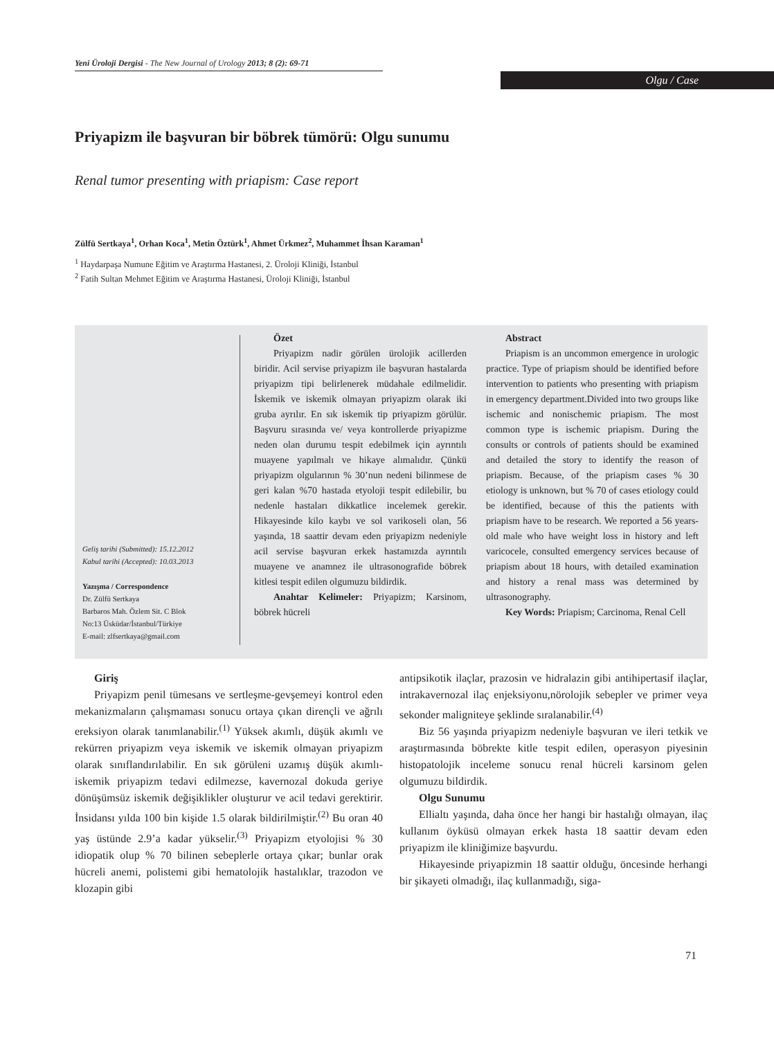Yeni Üroloji Dergisi - The New Journal of Urology 2013; 8 (2): 69-71
Olgu / Case
Priyapizm ile başvuran bir böbrek tümörü: Olgu sunumu
Renal tumor presenting with priapism: Case report
Zülfü Sertkaya<sup>1</sup>, Orhan Koca<sup>1</sup>, Metin Öztürk<sup>1</sup>, Ahmet Ürkmez<sup>2</sup>, Muhammet İhsan Karaman<sup>1</sup>
<sup>1</sup> Haydarpaşa Numune Eğitim ve Araştırma Hastanesi, 2. Üroloji Kliniği, İstanbul
<sup>2</sup> Fatih Sultan Mehmet Eğitim ve Araştırma Hastanesi, Üroloji Kliniği, İstanbul
Geliş tarihi (Submitted): 15.12.2012
Kabul tarihi (Accepted): 10.03.2013
Yazışma / Correspondence
Dr. Zülfü Sertkaya
Barbaros Mah. Özlem Sit. C Blok
No:13 Üsküdar/İstanbul/Türkiye
E-mail: zlfsertkaya@gmail.com
Özet
Priyapizm nadir görülen ürolojik acillerden biridir. Acil servise priyapizm ile başvuran hastalarda priyapizm tipi belirlenerek müdahale edilmelidir. İskemik ve iskemik olmayan priyapizm olarak iki gruba ayrılır. En sık iskemik tip priyapizm görülür. Başvuru sırasında ve/ veya kontrollerde priyapizme neden olan durumu tespit edebilmek için ayrıntılı muayene yapılmalı ve hikaye alımalıdır. Çünkü priyapizm olgularının % 30’nun nedeni bilinmese de geri kalan %70 hastada etyoloji tespit edilebilir, bu nedenle hastaları dikkatlice incelemek gerekir. Hikayesinde kilo kaybı ve sol varikoseli olan, 56 yaşında, 18 saattir devam eden priyapizm nedeniyle acil servise başvuran erkek hastamızda ayrıntılı muayene ve anamnez ile ultrasonografide böbrek kitlesi tespit edilen olgumuzu bildirdik.
Anahtar Kelimeler: Priyapizm; Karsinom, böbrek hücreli
Abstract
Priapism is an uncommon emergence in urologic practice. Type of priapism should be identified before intervention to patients who presenting with priapism in emergency department.Divided into two groups like ischemic and nonischemic priapism. The most common type is ischemic priapism. During the consults or controls of patients should be examined and detailed the story to identify the reason of priapism. Because, of the priapism cases % 30 etiology is unknown, but % 70 of cases etiology could be identified, because of this the patients with priapism have to be research. We reported a 56 years-old male who have weight loss in history and left varicocele, consulted emergency services because of priapism about 18 hours, with detailed examination and history a renal mass was determined by ultrasonography.
Key Words: Priapism; Carcinoma, Renal Cell
Giriş
Priyapizm penil tümesans ve sertleşme-gevşemeyi kontrol eden mekanizmaların çalışmaması sonucu ortaya çıkan dirençli ve ağrılı ereksiyon olarak tanımlanabilir.<sup>(1)</sup> Yüksek akımlı, düşük akımlı ve rekürren priyapizm veya iskemik ve iskemik olmayan priyapizm olarak sınıflandırılabilir. En sık görüleni uzamış düşük akımlı-iskemik priyapizm tedavi edilmezse, kavernozal dokuda geriye dönüşümsüz iskemik değişiklikler oluşturur ve acil tedavi gerektirir. İnsidansı yılda 100 bin kişide 1.5 olarak bildirilmiştir.<sup>(2)</sup> Bu oran 40 yaş üstünde 2.9’a kadar yükselir.<sup>(3)</sup> Priyapizm etyolojisi % 30 idiopatik olup % 70 bilinen sebeplerle ortaya çıkar; bunlar orak hücreli anemi, polistemi gibi hematolojik hastalıklar, trazodon ve klozapin gibi
antipsikotik ilaçlar, prazosin ve hidralazin gibi antihipertasif ilaçlar, intrakavernozal ilaç enjeksiyonu,nörolojik sebepler ve primer veya sekonder maligniteye şeklinde sıralanabilir.<sup>(4)</sup>
Biz 56 yaşında priyapizm nedeniyle başvuran ve ileri tetkik ve araştırmasında böbrekte kitle tespit edilen, operasyon piyesinin histopatolojik inceleme sonucu renal hücreli karsinom gelen olgumuzu bildirdik.
Olgu Sunumu
Ellialtı yaşında, daha önce her hangi bir hastalığı olmayan, ilaç kullanım öyküsü olmayan erkek hasta 18 saattir devam eden priyapizm ile kliniğimize başvurdu.
Hikayesinde priyapizmin 18 saattir olduğu, öncesinde herhangi bir şikayeti olmadığı, ilaç kullanmadığı, siga-
71